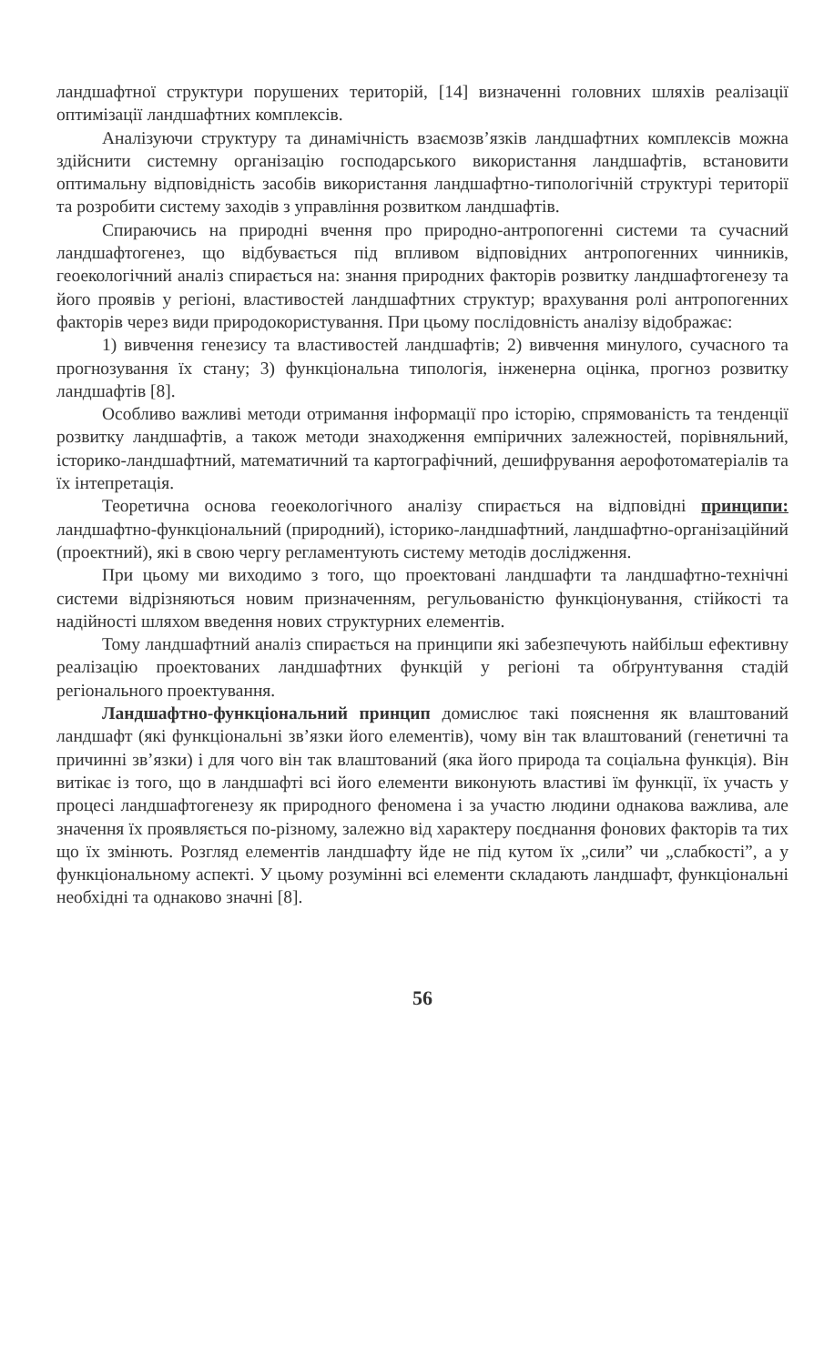ландшафтної структури порушених територій, [14] визначенні головних шляхів реалізації оптимізації ландшафтних комплексів.
Аналізуючи структуру та динамічність взаємозв’язків ландшафтних комплексів можна здійснити системну організацію господарського використання ландшафтів, встановити оптимальну відповідність засобів використання ландшафтно-типологічній структурі території та розробити систему заходів з управління розвитком ландшафтів.
Спираючись на природні вчення про природно-антропогенні системи та сучасний ландшафтогенез, що відбувається під впливом відповідних антропогенних чинників, геоекологічний аналіз спирається на: знання природних факторів розвитку ландшафтогенезу та його проявів у регіоні, властивостей ландшафтних структур; врахування ролі антропогенних факторів через види природокористування. При цьому послідовність аналізу відображає:
1) вивчення генезису та властивостей ландшафтів; 2) вивчення минулого, сучасного та прогнозування їх стану; 3) функціональна типологія, інженерна оцінка, прогноз розвитку ландшафтів [8].
Особливо важливі методи отримання інформації про історію, спрямованість та тенденції розвитку ландшафтів, а також методи знаходження емпіричних залежностей, порівняльний, історико-ландшафтний, математичний та картографічний, дешифрування аерофотоматеріалів та їх інтепретація.
Теоретична основа геоекологічного аналізу спирається на відповідні принципи: ландшафтно-функціональний (природний), історико-ландшафтний, ландшафтно-організаційний (проектний), які в свою чергу регламентують систему методів дослідження.
При цьому ми виходимо з того, що проектовані ландшафти та ландшафтно-технічні системи відрізняються новим призначенням, регульованістю функціонування, стійкості та надійності шляхом введення нових структурних елементів.
Тому ландшафтний аналіз спирається на принципи які забезпечують найбільш ефективну реалізацію проектованих ландшафтних функцій у регіоні та обґрунтування стадій регіонального проектування.
Ландшафтно-функціональний принцип домислює такі пояснення як влаштований ландшафт (які функціональні зв’язки його елементів), чому він так влаштований (генетичні та причинні зв’язки) і для чого він так влаштований (яка його природа та соціальна функція). Він витікає із того, що в ландшафті всі його елементи виконують властиві їм функції, їх участь у процесі ландшафтогенезу як природного феномена і за участю людини однакова важлива, але значення їх проявляється по-різному, залежно від характеру поєднання фонових факторів та тих що їх змінють. Розгляд елементів ландшафту йде не під кутом їх „сили” чи „слабкості”, а у функціональному аспекті. У цьому розумінні всі елементи складають ландшафт, функціональні необхідні та однаково значні [8].
56